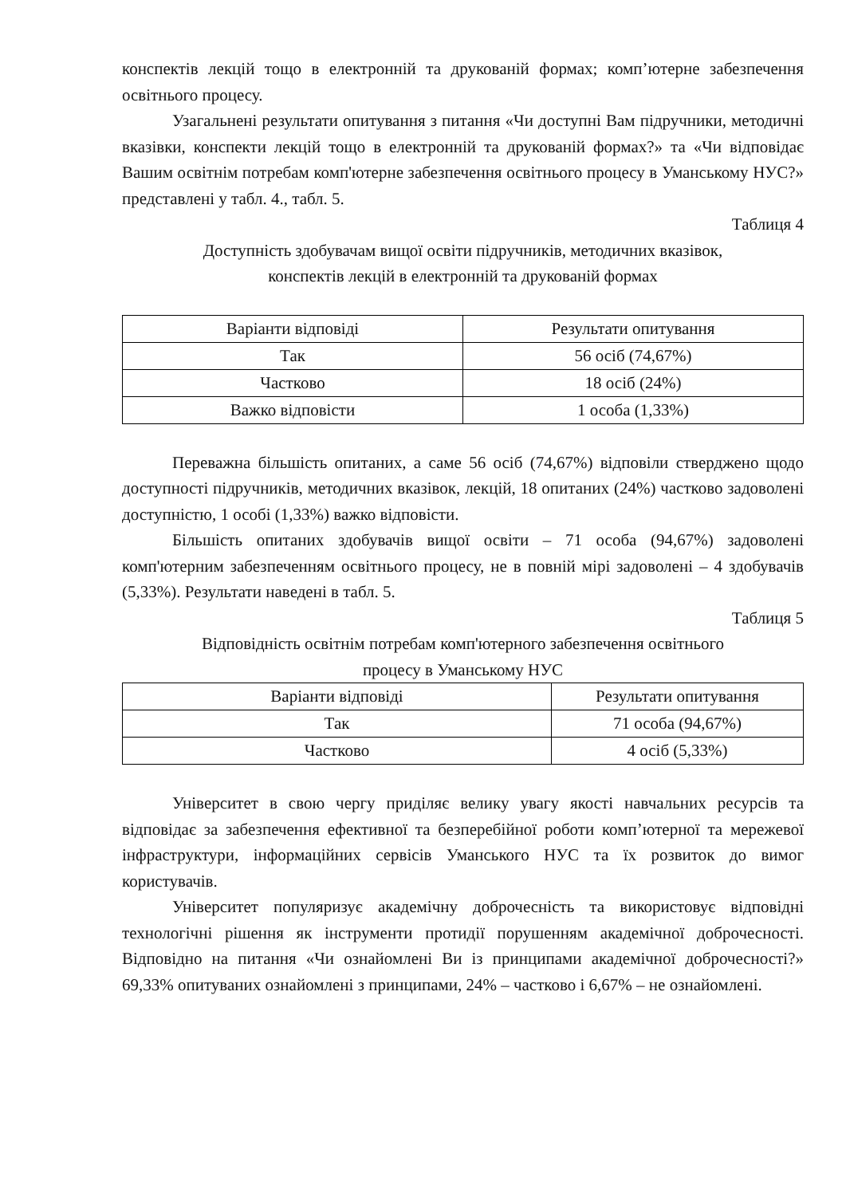конспектів лекцій тощо в електронній та друкованій формах; комп’ютерне забезпечення освітнього процесу.
Узагальнені результати опитування з питання «Чи доступні Вам підручники, методичні вказівки, конспекти лекцій тощо в електронній та друкованій формах?» та «Чи відповідає Вашим освітнім потребам комп'ютерне забезпечення освітнього процесу в Уманському НУС?» представлені у табл. 4., табл. 5.
Таблиця 4
Доступність здобувачам вищої освіти підручників, методичних вказівок,
конспектів лекцій в електронній та друкованій формах
| Варіанти відповіді | Результати опитування |
| --- | --- |
| Так | 56 осіб (74,67%) |
| Частково | 18 осіб (24%) |
| Важко відповісти | 1 особа (1,33%) |
Переважна більшість опитаних, а саме 56 осіб (74,67%) відповіли стверджено щодо доступності підручників, методичних вказівок, лекцій, 18 опитаних (24%) частково задоволені доступністю, 1 особі (1,33%) важко відповісти.
Більшість опитаних здобувачів вищої освіти – 71 особа (94,67%) задоволені комп'ютерним забезпеченням освітнього процесу, не в повній мірі задоволені – 4 здобувачів (5,33%). Результати наведені в табл. 5.
Таблиця 5
Відповідність освітнім потребам комп'ютерного забезпечення освітнього
процесу в Уманському НУС
| Варіанти відповіді | Результати опитування |
| --- | --- |
| Так | 71 особа (94,67%) |
| Частково | 4 осіб (5,33%) |
Університет в свою чергу приділяє велику увагу якості навчальних ресурсів та відповідає за забезпечення ефективної та безперебійної роботи комп’ютерної та мережевої інфраструктури, інформаційних сервісів Уманського НУС та їх розвиток до вимог користувачів.
Університет популяризує академічну доброчесність та використовує відповідні технологічні рішення як інструменти протидії порушенням академічної доброчесності. Відповідно на питання «Чи ознайомлені Ви із принципами академічної доброчесності?» 69,33% опитуваних ознайомлені з принципами, 24% – частково і 6,67% – не ознайомлені.